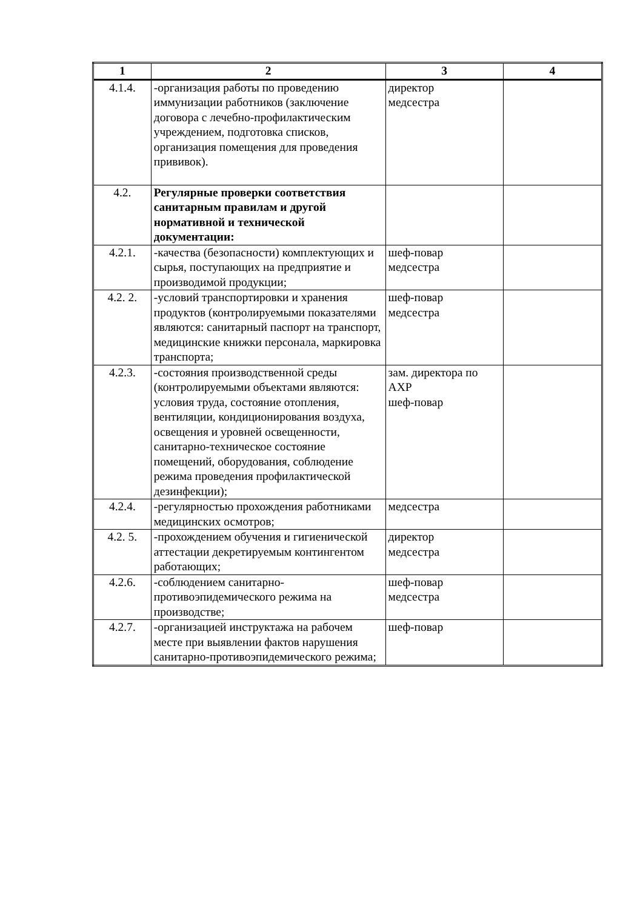| 1 | 2 | 3 | 4 |
| --- | --- | --- | --- |
| 4.1.4. | -организация работы по проведению иммунизации работников (заключение договора с лечебно-профилактическим учреждением, подготовка списков, организация помещения для проведения прививок). | директор медсестра | |
| 4.2. | Регулярные проверки соответствия санитарным правилам и другой нормативной и технической документации: | | |
| 4.2.1. | -качества (безопасности) комплектующих и сырья, поступающих на предприятие и производимой продукции; | шеф-повар медсестра | |
| 4.2. 2. | -условий транспортировки и хранения продуктов (контролируемыми показателями являются: санитарный паспорт на транспорт, медицинские книжки персонала, маркировка транспорта; | шеф-повар медсестра | |
| 4.2.3. | -состояния производственной среды (контролируемыми объектами являются: условия труда, состояние отопления, вентиляции, кондиционирования воздуха, освещения и уровней освещенности, санитарно-техническое состояние помещений, оборудования, соблюдение режима проведения профилактической дезинфекции); | зам. директора по АХР шеф-повар | |
| 4.2.4. | -регулярностью прохождения работниками медицинских осмотров; | медсестра | |
| 4.2. 5. | -прохождением обучения и гигиенической аттестации декретируемым контингентом работающих; | директор медсестра | |
| 4.2.6. | -соблюдением санитарно-противоэпидемического режима на производстве; | шеф-повар медсестра | |
| 4.2.7. | -организацией инструктажа на рабочем месте при выявлении фактов нарушения санитарно-противоэпидемического режима; | шеф-повар | |